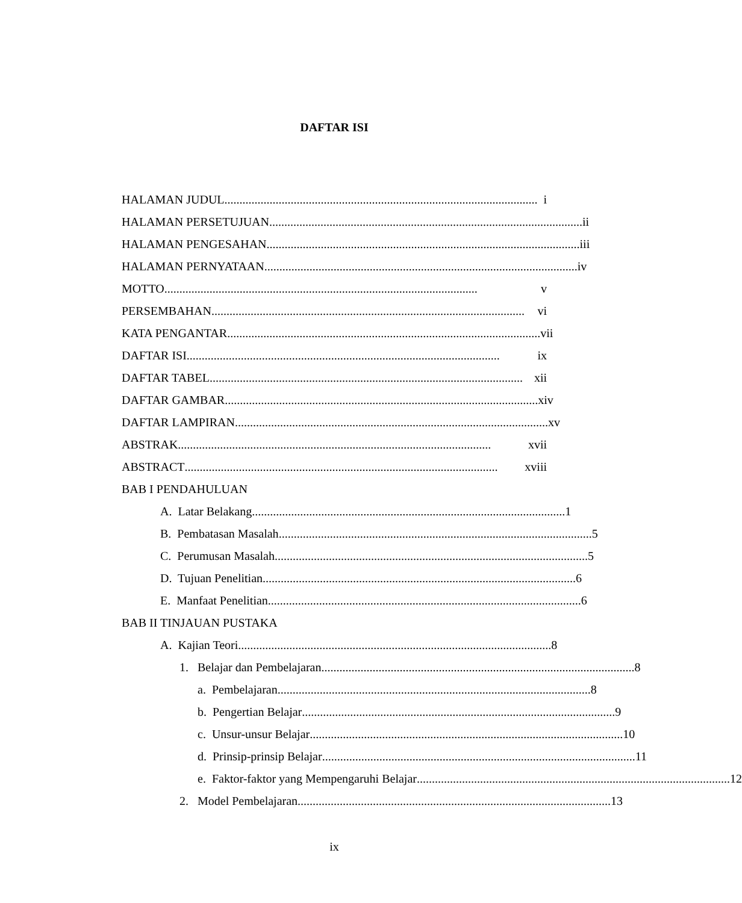DAFTAR ISI
HALAMAN JUDUL........................................................................................................
i
HALAMAN PERSETUJUAN........................................................................................................
ii
HALAMAN PENGESAHAN........................................................................................................
iii
HALAMAN PERNYATAAN ........................................................................................................
iv
MOTTO ........................................................................................................
v
PERSEMBAHAN........................................................................................................
vi
KATA PENGANTAR ........................................................................................................
vii
DAFTAR ISI........................................................................................................
ix
DAFTAR TABEL........................................................................................................
xii
DAFTAR GAMBAR........................................................................................................
xiv
DAFTAR LAMPIRAN........................................................................................................
xv
ABSTRAK ........................................................................................................
xvii
ABSTRACT........................................................................................................
xviii
BAB I PENDAHULUAN
A. Latar Belakang ........................................................................................................
1
B. Pembatasan Masalah........................................................................................................
5
C. Perumusan Masalah ........................................................................................................
5
D. Tujuan Penelitian ........................................................................................................
6
E. Manfaat Penelitian ........................................................................................................
6
BAB II TINJAUAN PUSTAKA
A. Kajian Teori ........................................................................................................
8
1. Belajar dan Pembelajaran........................................................................................................
8
a. Pembelajaran........................................................................................................
8
b. Pengertian Belajar........................................................................................................
9
c. Unsur-unsur Belajar........................................................................................................
10
d. Prinsip-prinsip Belajar ........................................................................................................
11
e. Faktor-faktor yang Mempengaruhi Belajar ........................................................................................................
12
2. Model Pembelajaran........................................................................................................
13
ix